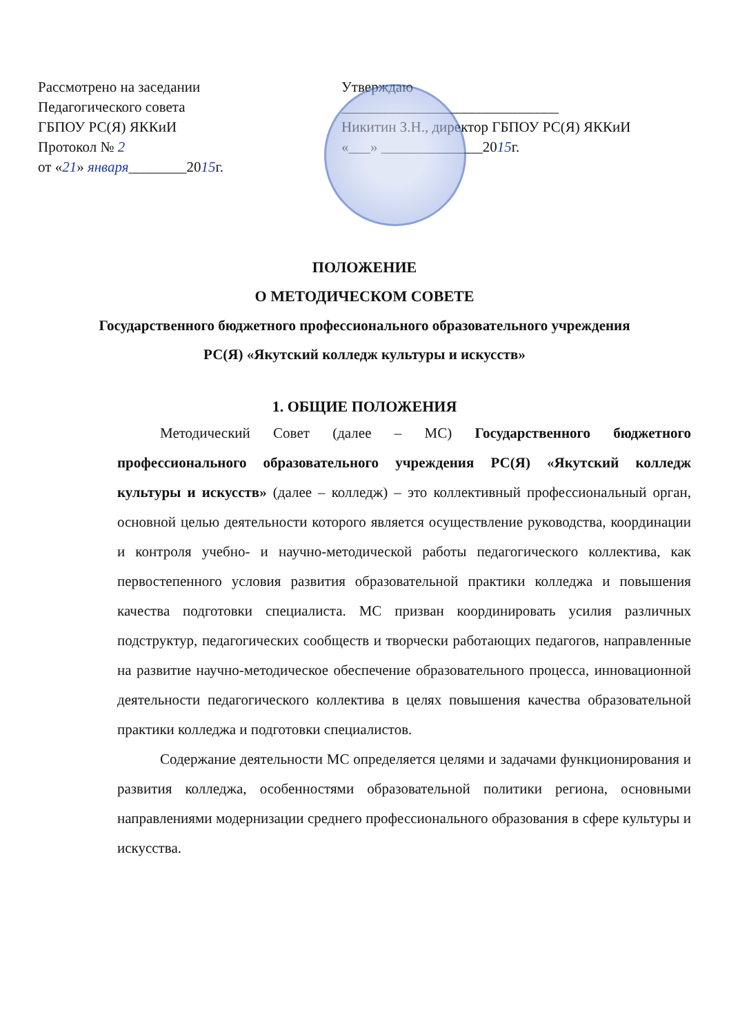Рассмотрено на заседании
Педагогического совета
ГБПОУ РС(Я) ЯККиИ
Протокол № 2
от «21» января________2015г.
Утверждаю
______________________________
Никитин З.Н., директор ГБПОУ РС(Я) ЯККиИ
«___» ______________2015г.
ПОЛОЖЕНИЕ
О МЕТОДИЧЕСКОМ СОВЕТЕ
Государственного бюджетного профессионального образовательного учреждения РС(Я) «Якутский колледж культуры и искусств»
1. ОБЩИЕ ПОЛОЖЕНИЯ
Методический Совет (далее – МС) Государственного бюджетного профессионального образовательного учреждения РС(Я) «Якутский колледж культуры и искусств» (далее – колледж) – это коллективный профессиональный орган, основной целью деятельности которого является осуществление руководства, координации и контроля учебно- и научно-методической работы педагогического коллектива, как первостепенного условия развития образовательной практики колледжа и повышения качества подготовки специалиста. МС призван координировать усилия различных подструктур, педагогических сообществ и творчески работающих педагогов, направленные на развитие научно-методическое обеспечение образовательного процесса, инновационной деятельности педагогического коллектива в целях повышения качества образовательной практики колледжа и подготовки специалистов.
Содержание деятельности МС определяется целями и задачами функционирования и развития колледжа, особенностями образовательной политики региона, основными направлениями модернизации среднего профессионального образования в сфере культуры и искусства.